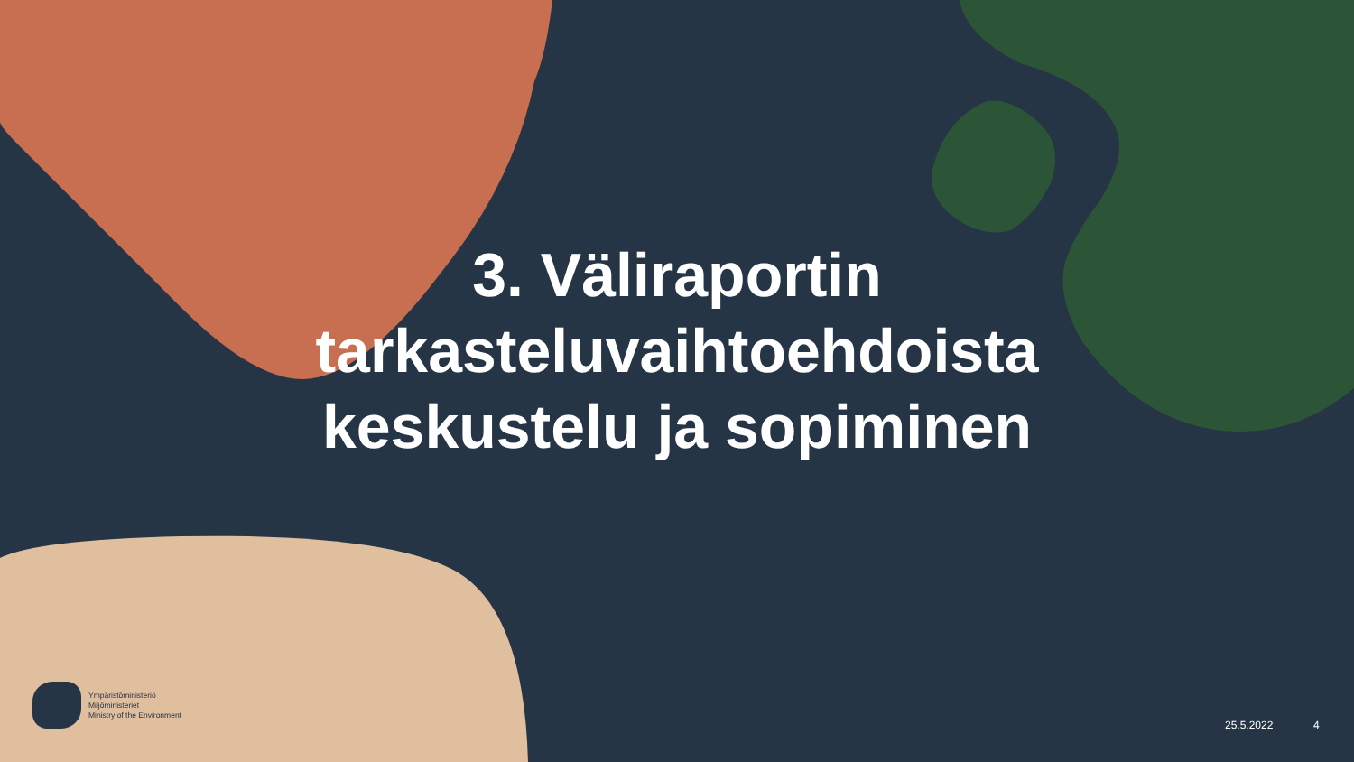3. Väliraportin tarkasteluvaihtoehdoista keskustelu ja sopiminen
Ympäristöministeriö
Miljöministeriet
Ministry of the Environment
25.5.2022 4